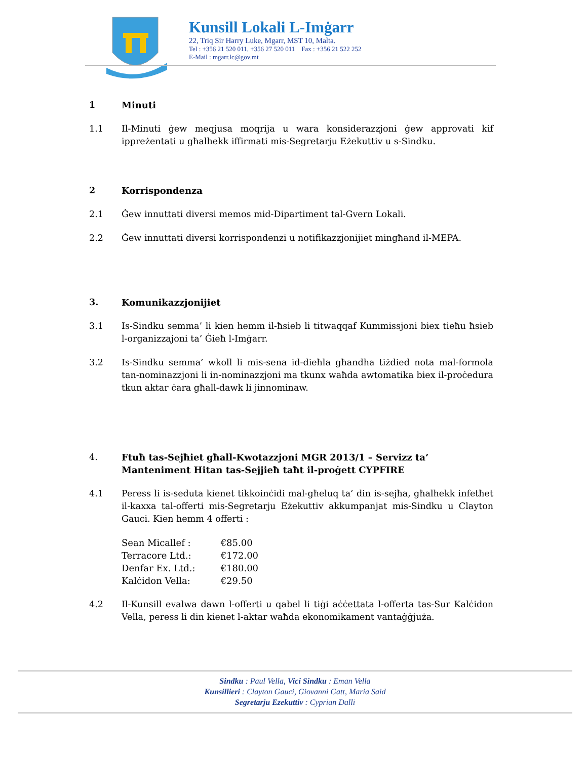Kunsill Lokali L-Imġarr
22, Triq Sir Harry Luke, Mgarr, MST 10, Malta.
Tel : +356 21 520 011, +356 27 520 011 Fax : +356 21 522 252
E-Mail : mgarr.lc@gov.mt
1 Minuti
1.1 Il-Minuti ġew meqjusa moqrija u wara konsiderazzjoni ġew approvati kif ippreżentati u għalhekk iffirmati mis-Segretarju Eżekuttiv u s-Sindku.
2 Korrispondenza
2.1 Ġew innuttati diversi memos mid-Dipartiment tal-Gvern Lokali.
2.2 Ġew innuttati diversi korrispondenzi u notifikazzjonijiet mingħand il-MEPA.
3. Komunikazzjonijiet
3.1 Is-Sindku semma’ li kien hemm il-ħsieb li titwaqqaf Kummissjoni biex tieħu ħsieb l-organizzajoni ta’ Ġieħ l-Imġarr.
3.2 Is-Sindku semma’ wkoll li mis-sena id-dieħla għandha tiżdied nota mal-formola tan-nominazzjoni li in-nominazzjoni ma tkunx waħda awtomatika biex il-proċedura tkun aktar ċara għall-dawk li jinnominaw.
4. Ftuħ tas-Sejħiet għall-Kwotazzjoni MGR 2013/1 – Servizz ta’ Manteniment Hitan tas-Sejjieħ taħt il-proġett CYPFIRE
4.1 Peress li is-seduta kienet tikkoinċidi mal-għeluq ta’ din is-sejħa, għalhekk infetħet il-kaxxa tal-offerti mis-Segretarju Eżekuttiv akkumpanjat mis-Sindku u Clayton Gauci. Kien hemm 4 offerti :
| Sean Micallef : | €85.00 |
| Terracore Ltd.: | €172.00 |
| Denfar Ex. Ltd.: | €180.00 |
| Kalċidon Vella: | €29.50 |
4.2 Il-Kunsill evalwa dawn l-offerti u qabel li tiġi aċċettata l-offerta tas-Sur Kalċidon Vella, peress li din kienet l-aktar waħda ekonomikament vantaġġjuża.
Sindku : Paul Vella, Vici Sindku : Eman Vella
Kunsillieri : Clayton Gauci, Giovanni Gatt, Maria Said
Segretarju Ezekuttiv : Cyprian Dalli